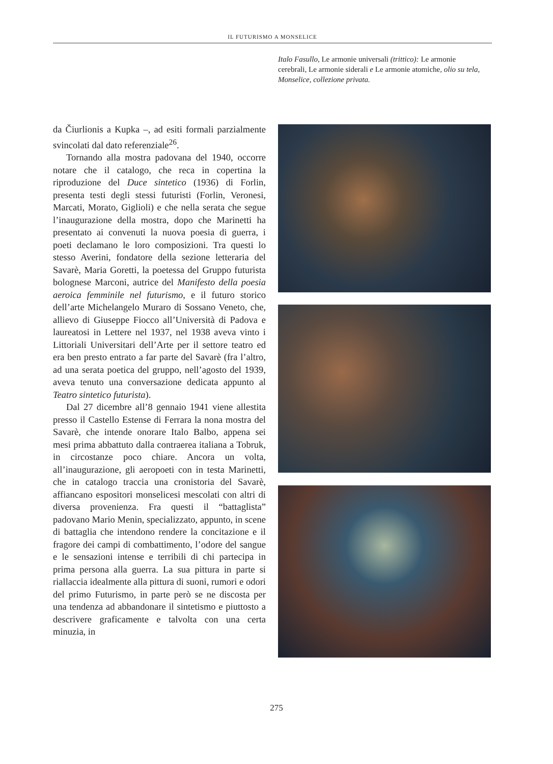IL FUTURISMO A MONSELICE
Italo Fasullo, Le armonie universali (trittico): Le armonie cerebrali, Le armonie siderali e Le armonie atomiche, olio su tela, Monselice, collezione privata.
da Čiurlionis a Kupka –, ad esiti formali parzialmente svincolati dal dato referenziale<sup>26</sup>.
Tornando alla mostra padovana del 1940, occorre notare che il catalogo, che reca in copertina la riproduzione del Duce sintetico (1936) di Forlin, presenta testi degli stessi futuristi (Forlin, Veronesi, Marcati, Morato, Giglioli) e che nella serata che segue l’inaugurazione della mostra, dopo che Marinetti ha presentato ai convenuti la nuova poesia di guerra, i poeti declamano le loro composizioni. Tra questi lo stesso Averini, fondatore della sezione letteraria del Savarè, Maria Goretti, la poetessa del Gruppo futurista bolognese Marconi, autrice del Manifesto della poesia aeroica femminile nel futurismo, e il futuro storico dell’arte Michelangelo Muraro di Sossano Veneto, che, allievo di Giuseppe Fiocco all’Università di Padova e laureatosi in Lettere nel 1937, nel 1938 aveva vinto i Littoriali Universitari dell’Arte per il settore teatro ed era ben presto entrato a far parte del Savarè (fra l’altro, ad una serata poetica del gruppo, nell’agosto del 1939, aveva tenuto una conversazione dedicata appunto al Teatro sintetico futurista).
Dal 27 dicembre all’8 gennaio 1941 viene allestita presso il Castello Estense di Ferrara la nona mostra del Savarè, che intende onorare Italo Balbo, appena sei mesi prima abbattuto dalla contraerea italiana a Tobruk, in circostanze poco chiare. Ancora un volta, all’inaugurazione, gli aeropoeti con in testa Marinetti, che in catalogo traccia una cronistoria del Savarè, affiancano espositori monselicesi mescolati con altri di diversa provenienza. Fra questi il “battaglista” padovano Mario Menin, specializzato, appunto, in scene di battaglia che intendono rendere la concitazione e il fragore dei campi di combattimento, l’odore del sangue e le sensazioni intense e terribili di chi partecipa in prima persona alla guerra. La sua pittura in parte si riallaccia idealmente alla pittura di suoni, rumori e odori del primo Futurismo, in parte però se ne discosta per una tendenza ad abbandonare il sintetismo e piuttosto a descrivere graficamente e talvolta con una certa minuzia, in
275